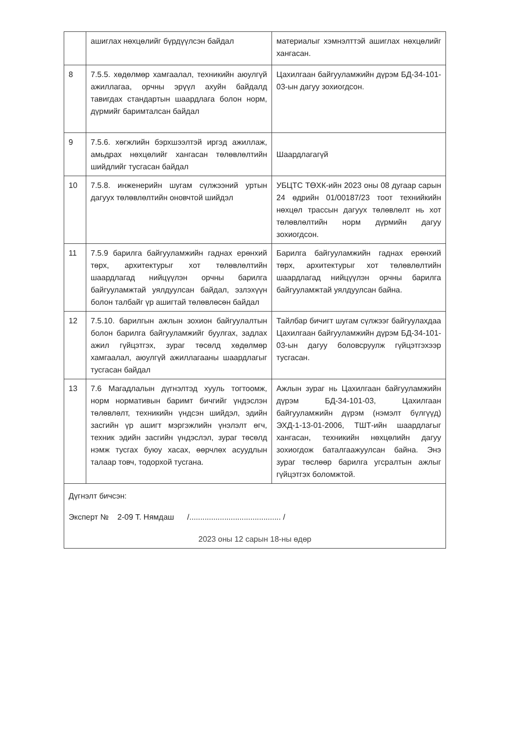| | ашиглах нөхцөлийг бүрдүүлсэн байдал | материалыг хэмнэлттэй ашиглах нөхцөлийг хангасан. |
| 8 | 7.5.5. хөдөлмөр хамгаалал, техникийн аюулгүй ажиллагаа, орчны эрүүл ахуйн байдалд тавигдах стандартын шаардлага болон норм, дүрмийг баримталсан байдал | Цахилгаан байгууламжийн дүрэм БД-34-101-03-ын дагуу зохиогдсон. |
| 9 | 7.5.6. хөгжлийн бэрхшээлтэй иргэд ажиллаж, амьдрах нөхцөлийг хангасан төлөвлөлтийн шийдлийг тусгасан байдал | Шаардлагагүй |
| 10 | 7.5.8. инженерийн шугам сүлжээний уртын дагуух төлөвлөлтийн оновчтой шийдэл | УБЦТС ТӨХК-ийн 2023 оны 08 дугаар сарын 24 өдрийн 01/00187/23 тоот технийкийн нөхцөл трассын дагуух төлөвлөлт нь хот төлөвлөлтийн норм дүрмийн дагуу зохиогдсон. |
| 11 | 7.5.9 барилга байгууламжийн гаднах ерөнхий төрх, архитектурыг хот төлөвлөлтийн шаардлагад нийцүүлэн орчны барилга байгууламжтай уялдуулсан байдал, эзлэхүүн болон талбайг үр ашигтай төлөвлөсөн байдал | Барилга байгууламжийн гаднах ерөнхий төрх, архитектурыг хот төлөвлөлтийн шаардлагад нийцүүлэн орчны барилга байгууламжтай уялдуулсан байна. |
| 12 | 7.5.10. барилгын ажлын зохион байгуулалтын болон барилга байгууламжийг буулгах, задлах ажил гүйцэтгэх, зураг төсөлд хөдөлмөр хамгаалал, аюулгүй ажиллагааны шаардлагыг тусгасан байдал | Тайлбар бичигт шугам сүлжээг байгуулахдаа Цахилгаан байгууламжийн дүрэм БД-34-101-03-ын дагуу боловсруулж гүйцэтгэхээр тусгасан. |
| 13 | 7.6 Магадлалын дүгнэлтэд хууль тогтоомж, норм нормативын баримт бичгийг үндэслэн төлөвлөлт, техникийн үндсэн шийдэл, эдийн засгийн үр ашигт мэргэжлийн үнэлэлт өгч, техник эдийн засгийн үндэслэл, зураг төсөлд нэмж тусгах буюу хасах, өөрчлөх асуудлын талаар товч, тодорхой тусгана. | Ажлын зураг нь Цахилгаан байгууламжийн дүрэм БД-34-101-03, Цахилгаан байгууламжийн дүрэм (нэмэлт бүлгүүд) ЭХД-1-13-01-2006, ТШТ-ийн шаардлагыг хангасан, техникийн нөхцөлийн дагуу зохиогдож баталгаажуулсан байна. Энэ зураг төслөөр барилга угсралтын ажлыг гүйцэтгэх боломжтой. |
Дүгнэлт бичсэн:
Эксперт № 2-09 Т. Нямдаш /.......................................... /
2023 оны 12 сарын 18-ны өдөр